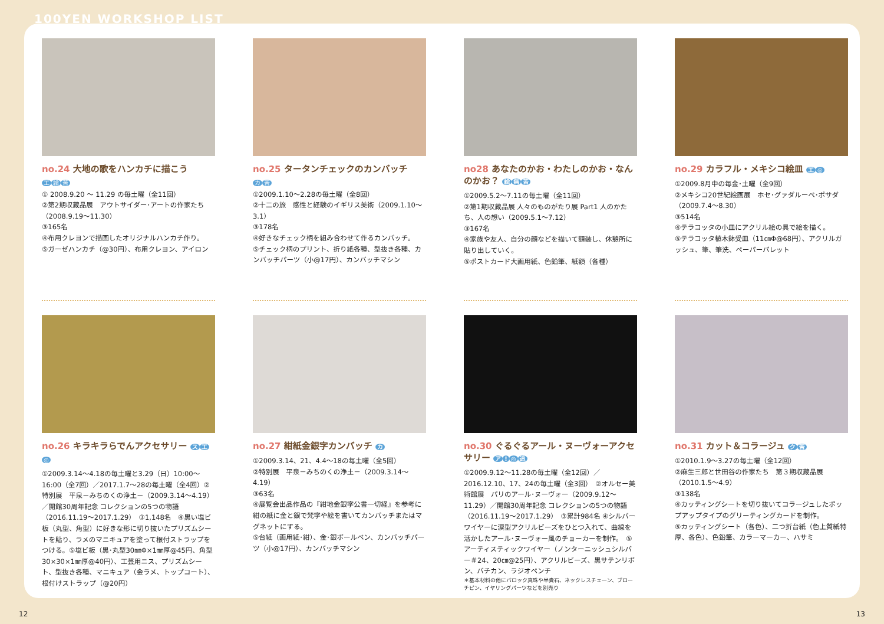100YEN WORKSHOP LIST
no.24 大地の歌をハンカチに描こう
工絵 苦
① 2008.9.20 ～ 11.29 の毎土曜（全11回）
②第2期収蔵品展　アウトサイダー･アートの作家たち（2008.9.19～11.30）
③165名
④布用クレヨンで描画したオリジナルハンカチ作り。
⑤ガーゼハンカチ（@30円）、布用クレヨン、アイロン
no.25 タータンチェックのカンバッチ
カ苦
①2009.1.10～2.28の毎土曜（全8回）
②十二の旅　感性と経験のイギリス美術（2009.1.10～3.1）
③178名
④好きなチェック柄を組み合わせて作るカンバッチ。
⑤チェック柄のプリント、折り紙各種、型抜き各種、カンバッチパーツ（小@17円）、カンバッチマシン
no28 あなたのかお・わたしのかお・なんのかお？ 絵 無 苦
①2009.5.2～7.11の毎土曜（全11回）
②第1期収蔵品展 人々のものがたり展 Part1 人のかたち、人の想い（2009.5.1～7.12）
③167名
④家族や友人、自分の顔などを描いて額装し、休憩所に貼り出していく。
⑤ポストカード大画用紙、色鉛筆、紙額（各種）
no.29 カラフル・メキシコ絵皿 工 ◎
①2009.8月中の毎金･土曜（全9回）
②メキシコ20世紀絵画展　ホセ･グァダルーペ･ポサダ（2009.7.4～8.30）
③514名
④テラコッタの小皿にアクリル絵の具で絵を描く。
⑤テラコッタ植木鉢受皿（11㎝Φ@68円）、アクリルガッシュ、筆、筆洗、ペーパーパレット
no.26 キラキラらでんアクセサリー ス 工 ◎
①2009.3.14～4.18の毎土曜と3.29（日）10:00～16:00（全7回）／2017.1.7～28の毎土曜（全4回）②特別展　平泉－みちのくの浄土－（2009.3.14～4.19）／開館30周年記念 コレクションの5つの物語（2016.11.19～2017.1.29）　③1,148名　④黒い塩ビ板（丸型、角型）に好きな形に切り抜いたプリズムシートを貼り、ラメのマニキュアを塗って根付ストラップをつける。⑤塩ビ板（黒･丸型30㎜Φ×1㎜厚@45円、角型30×30×1㎜厚@40円）、工芸用ニス、プリズムシート、型抜き各種、マニキュア（金ラメ、トップコート）、根付けストラップ（@20円）
no.27 紺紙金銀字カンバッチ カ
①2009.3.14、21、4.4～18の毎土曜（全5回）
②特別展　平泉－みちのくの浄土－（2009.3.14～4.19）
③63名
④展覧会出品作品の『紺地金銀字公書一切経』を参考に紺の紙に金と銀で梵字や絵を書いてカンバッチまたはマグネットにする。
⑤台紙（画用紙･紺）、金･銀ボールペン、カンバッチパーツ（小@17円）、カンバッチマシン
no.30 ぐるぐるアール・ヌーヴォーアクセサリー ア! ◎ 追
①2009.9.12～11.28の毎土曜（全12回）／2016.12.10、17、24の毎土曜（全3回）　②オルセー美術館展　パリのアール･ヌーヴォー（2009.9.12～11.29）／開館30周年記念 コレクションの5つの物語（2016.11.19～2017.1.29）　③累計984名 ④シルバーワイヤーに涙型アクリルビーズをひとつ入れて、曲線を活かしたアール･ヌーヴォー風のチョーカーを制作。　⑤アーティスティックワイヤー（ノンターニッシュシルバー＃24、20㎝@25円）、アクリルビーズ、黒サテンリボン、バチカン、ラジオペンチ
＊基本材料の他にバロック真珠や半貴石、ネックレスチェーン、ブローチピン、イヤリングパーツなどを別売り
no.31 カット＆コラージュ ク 苦
①2010.1.9～3.27の毎土曜（全12回）
②麻生三郎と世田谷の作家たち　第３期収蔵品展（2010.1.5～4.9）
③138名
④カッティングシートを切り抜いてコラージュしたポップアップタイプのグリーティングカードを制作。
⑤カッティングシート（各色）、二つ折台紙（色上質紙特厚、各色）、色鉛筆、カラーマーカー、ハサミ
12 13